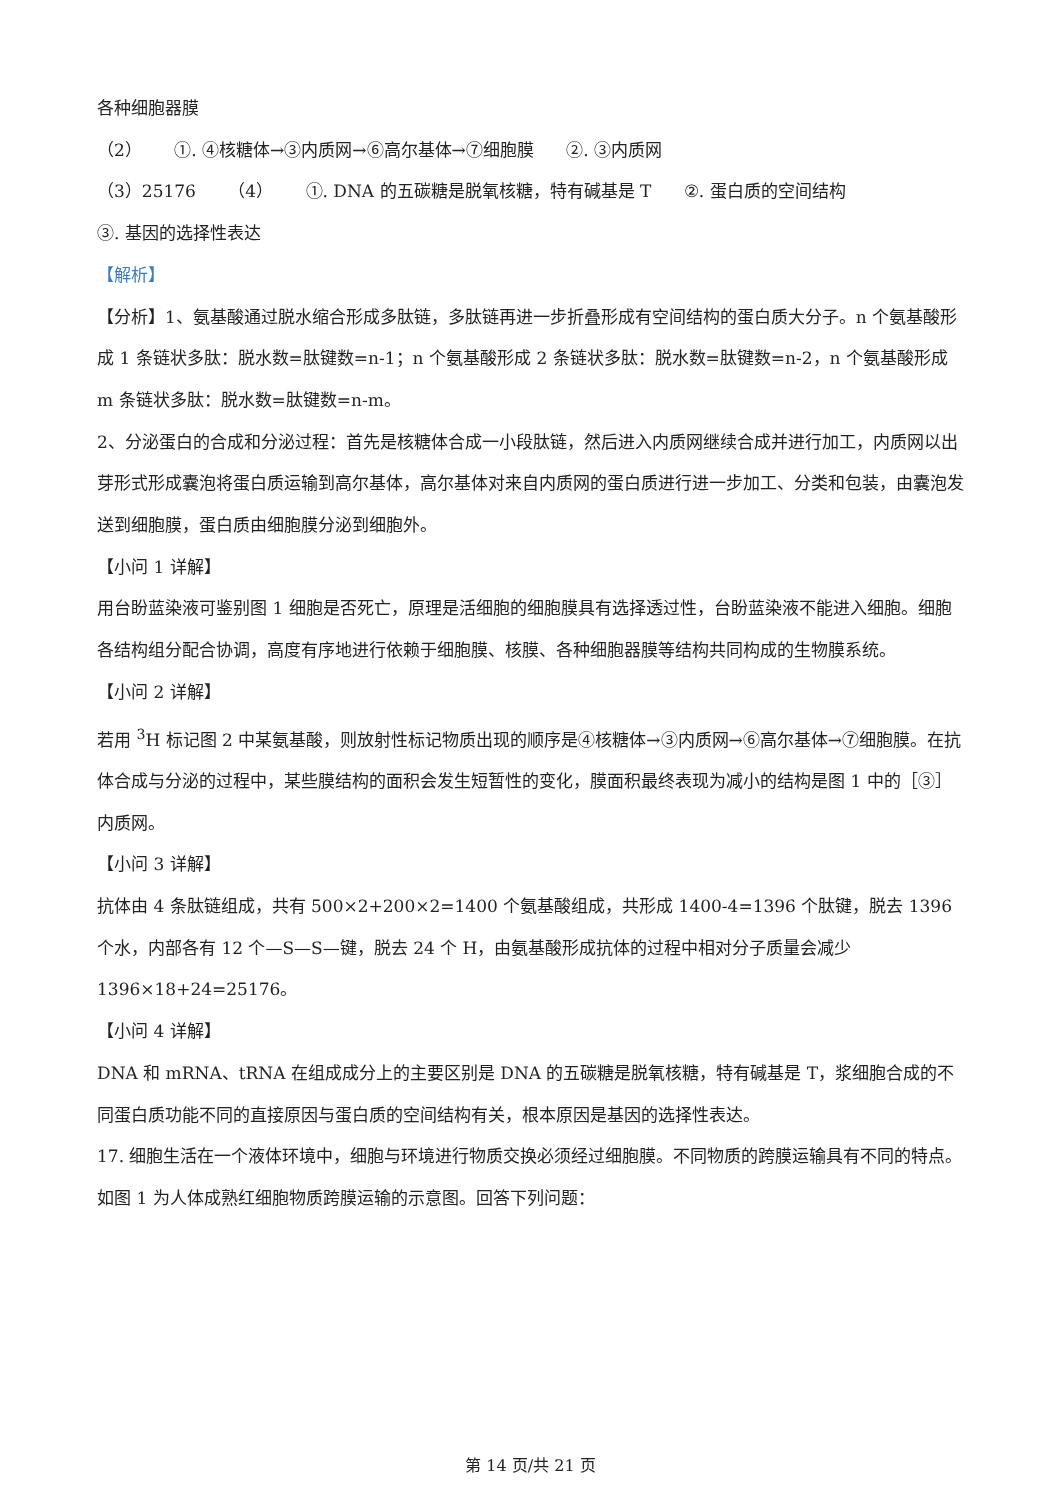各种细胞器膜
（2） ①. ④核糖体→③内质网→⑥高尔基体→⑦细胞膜 ②. ③内质网
（3）25176 （4） ①. DNA 的五碳糖是脱氧核糖，特有碱基是 T ②. 蛋白质的空间结构
③. 基因的选择性表达
【解析】
【分析】1、氨基酸通过脱水缩合形成多肽链，多肽链再进一步折叠形成有空间结构的蛋白质大分子。n 个氨基酸形成 1 条链状多肽：脱水数=肽键数=n-1；n 个氨基酸形成 2 条链状多肽：脱水数=肽键数=n-2，n 个氨基酸形成 m 条链状多肽：脱水数=肽键数=n-m。
2、分泌蛋白的合成和分泌过程：首先是核糖体合成一小段肽链，然后进入内质网继续合成并进行加工，内质网以出芽形式形成囊泡将蛋白质运输到高尔基体，高尔基体对来自内质网的蛋白质进行进一步加工、分类和包装，由囊泡发送到细胞膜，蛋白质由细胞膜分泌到细胞外。
【小问 1 详解】
用台盼蓝染液可鉴别图 1 细胞是否死亡，原理是活细胞的细胞膜具有选择透过性，台盼蓝染液不能进入细胞。细胞各结构组分配合协调，高度有序地进行依赖于细胞膜、核膜、各种细胞器膜等结构共同构成的生物膜系统。
【小问 2 详解】
若用 <sup>3</sup>H 标记图 2 中某氨基酸，则放射性标记物质出现的顺序是④核糖体→③内质网→⑥高尔基体→⑦细胞膜。在抗体合成与分泌的过程中，某些膜结构的面积会发生短暂性的变化，膜面积最终表现为减小的结构是图 1 中的［③］内质网。
【小问 3 详解】
抗体由 4 条肽链组成，共有 500×2+200×2=1400 个氨基酸组成，共形成 1400-4=1396 个肽键，脱去 1396 个水，内部各有 12 个—S—S—键，脱去 24 个 H，由氨基酸形成抗体的过程中相对分子质量会减少 1396×18+24=25176。
【小问 4 详解】
DNA 和 mRNA、tRNA 在组成成分上的主要区别是 DNA 的五碳糖是脱氧核糖，特有碱基是 T，浆细胞合成的不同蛋白质功能不同的直接原因与蛋白质的空间结构有关，根本原因是基因的选择性表达。
17. 细胞生活在一个液体环境中，细胞与环境进行物质交换必须经过细胞膜。不同物质的跨膜运输具有不同的特点。如图 1 为人体成熟红细胞物质跨膜运输的示意图。回答下列问题：
第 14 页/共 21 页